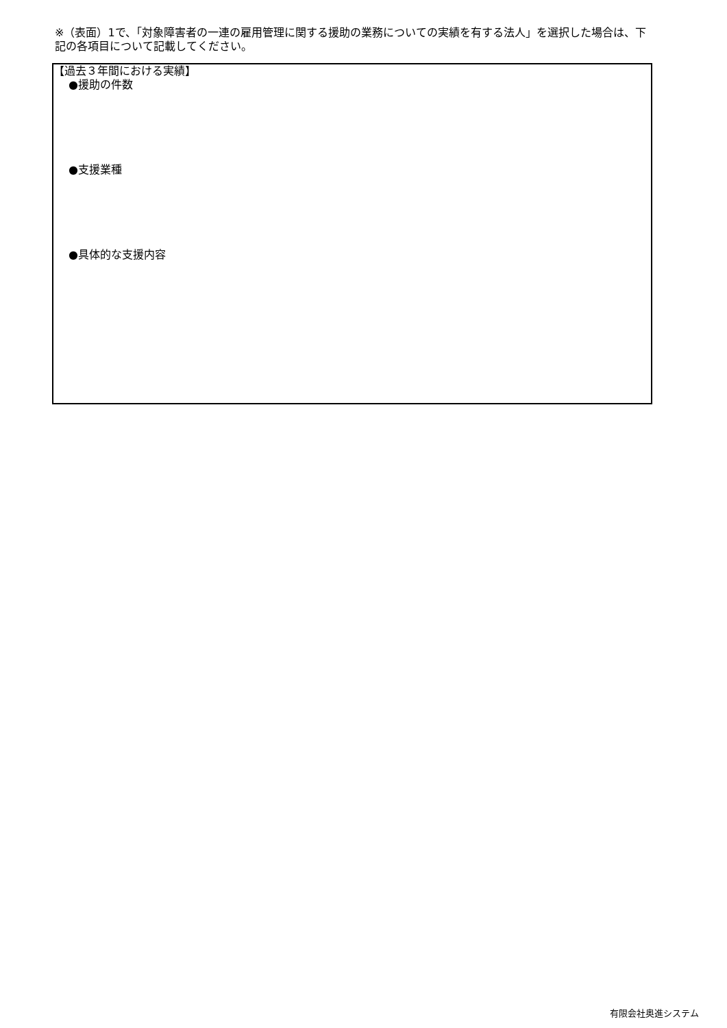※（表面）1で、「対象障害者の一連の雇用管理に関する援助の業務についての実績を有する法人」を選択した場合は、下記の各項目について記載してください。
【過去３年間における実績】
●援助の件数
●支援業種
●具体的な支援内容
有限会社奥進システム